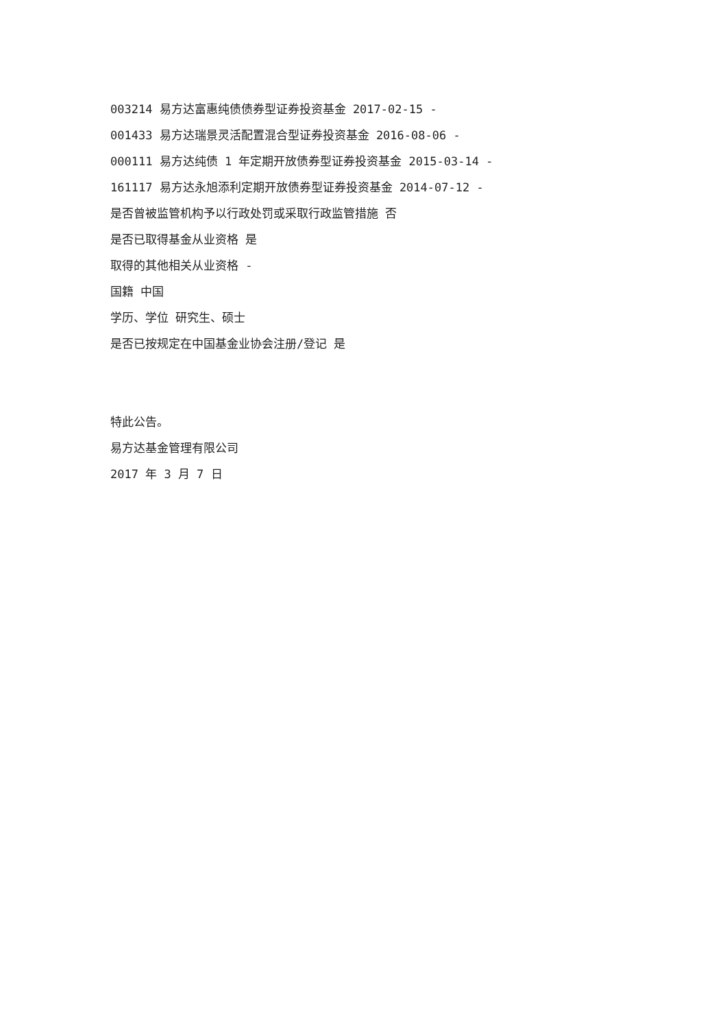003214 易方达富惠纯债债券型证券投资基金 2017-02-15 -
001433 易方达瑞景灵活配置混合型证券投资基金 2016-08-06 -
000111 易方达纯债 1 年定期开放债券型证券投资基金 2015-03-14 -
161117 易方达永旭添利定期开放债券型证券投资基金 2014-07-12 -
是否曾被监管机构予以行政处罚或采取行政监管措施 否
是否已取得基金从业资格 是
取得的其他相关从业资格 -
国籍 中国
学历、学位 研究生、硕士
是否已按规定在中国基金业协会注册/登记 是
特此公告。
易方达基金管理有限公司
2017 年 3 月 7 日